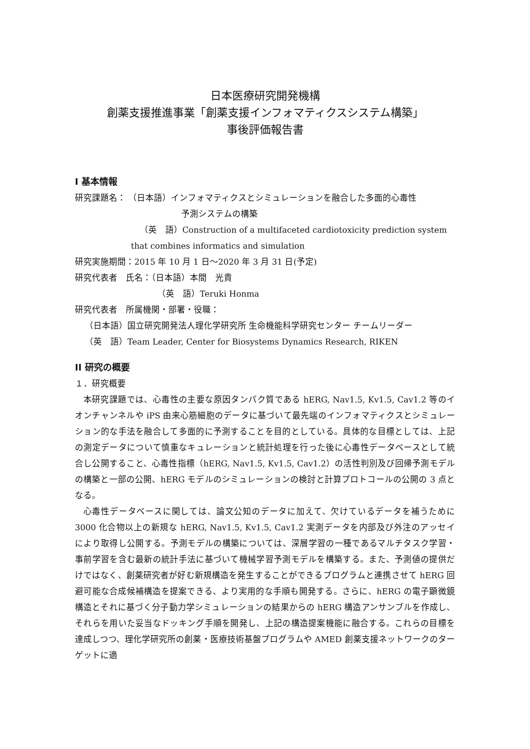日本医療研究開発機構
創薬支援推進事業「創薬支援インフォマティクスシステム構築」
事後評価報告書
I 基本情報
研究課題名： （日本語）インフォマティクスとシミュレーションを融合した多面的心毒性
予測システムの構築
（英　語）Construction of a multifaceted cardiotoxicity prediction system
that combines informatics and simulation
研究実施期間：2015 年 10 月 1 日～2020 年 3 月 31 日(予定)
研究代表者　氏名：（日本語）本間　光貴
（英　語）Teruki Honma
研究代表者　所属機関・部署・役職：
（日本語）国立研究開発法人理化学研究所 生命機能科学研究センター チームリーダー
（英　語）Team Leader, Center for Biosystems Dynamics Research, RIKEN
II 研究の概要
１．研究概要
本研究課題では、心毒性の主要な原因タンパク質である hERG, Nav1.5, Kv1.5, Cav1.2 等のイオンチャンネルや iPS 由来心筋細胞のデータに基づいて最先端のインフォマティクスとシミュレーション的な手法を融合して多面的に予測することを目的としている。具体的な目標としては、上記の測定データについて慎重なキュレーションと統計処理を行った後に心毒性データベースとして統合し公開すること、心毒性指標（hERG, Nav1.5, Kv1.5, Cav1.2）の活性判別及び回帰予測モデルの構築と一部の公開、hERG モデルのシミュレーションの検討と計算プロトコールの公開の 3 点となる。
心毒性データベースに関しては、論文公知のデータに加えて、欠けているデータを補うために 3000 化合物以上の新規な hERG, Nav1.5, Kv1.5, Cav1.2 実測データを内部及び外注のアッセイにより取得し公開する。予測モデルの構築については、深層学習の一種であるマルチタスク学習・事前学習を含む最新の統計手法に基づいて機械学習予測モデルを構築する。また、予測値の提供だけではなく、創薬研究者が好む新規構造を発生することができるプログラムと連携させて hERG 回避可能な合成候補構造を提案できる、より実用的な手順も開発する。さらに、hERG の電子顕微鏡構造とそれに基づく分子動力学シミュレーションの結果からの hERG 構造アンサンブルを作成し、それらを用いた妥当なドッキング手順を開発し、上記の構造提案機能に融合する。これらの目標を達成しつつ、理化学研究所の創薬・医療技術基盤プログラムや AMED 創薬支援ネットワークのターゲットに適